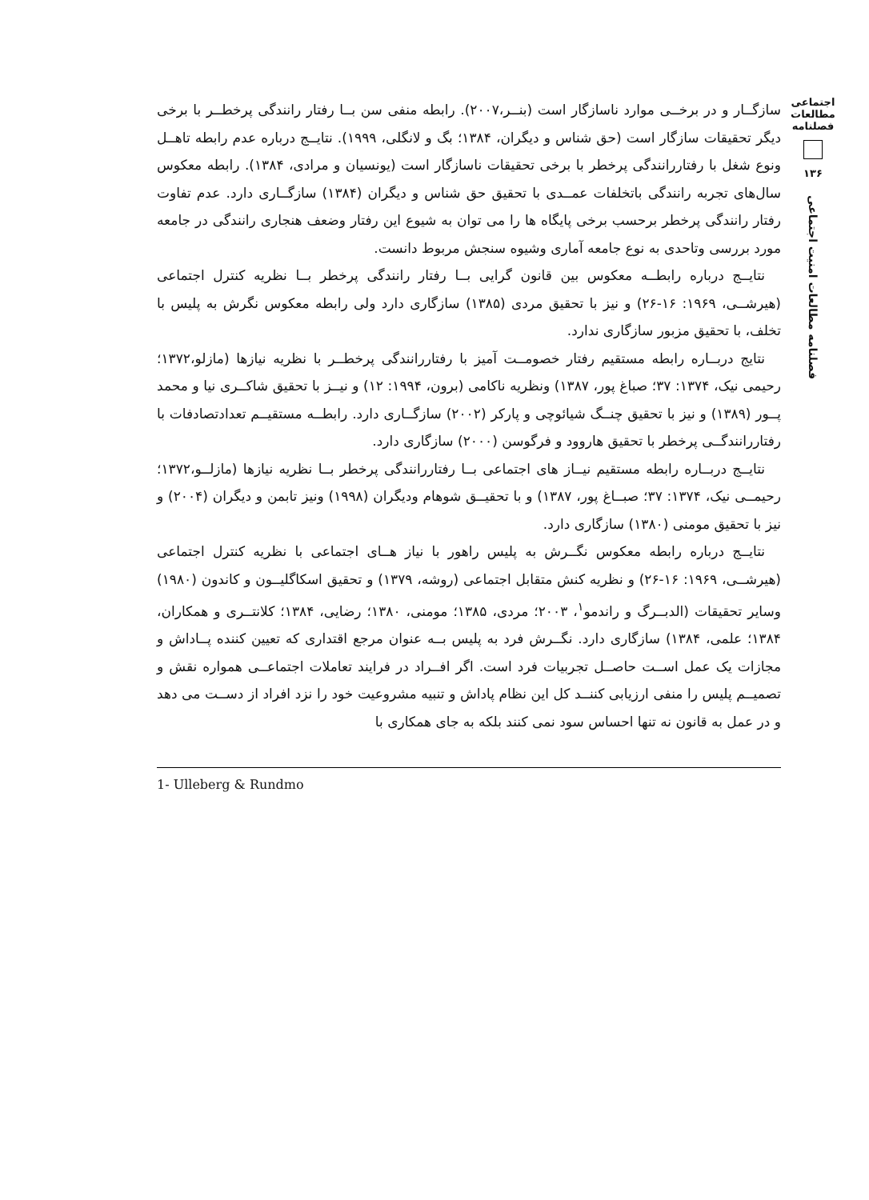اجتماعی
مطالعات
فصلنامه
۱۳۶
فصلنامه مطالعات امنیت اجتماعی
سازگــار و در برخــی موارد ناسازگار است (بنــر،۲۰۰۷). رابطه منفی سن بــا رفتار رانندگی پرخطــر با برخی دیگر تحقیقات سازگار است (حق شناس و دیگران، ۱۳۸۴؛ بگ و لانگلی، ۱۹۹۹). نتایــج درباره عدم رابطه تاهــل ونوع شغل با رفتاررانندگی پرخطر با برخی تحقیقات ناسازگار است (یونسیان و مرادی، ۱۳۸۴). رابطه معکوس سال‌های تجربه رانندگی باتخلفات عمــدی با تحقیق حق شناس و دیگران (۱۳۸۴) سازگــاری دارد. عدم تفاوت رفتار رانندگی پرخطر برحسب برخی پایگاه ها را می توان به شیوع این رفتار وضعف هنجاری رانندگی در جامعه مورد بررسی وتاحدی به نوع جامعه آماری وشیوه سنجش مربوط دانست.
نتایــج درباره رابطــه معکوس بین قانون گرایی بــا رفتار رانندگی پرخطر بــا نظریه کنترل اجتماعی (هیرشــی، ۱۹۶۹: ۱۶-۲۶) و نیز با تحقیق مردی (۱۳۸۵) سازگاری دارد ولی رابطه معکوس نگرش به پلیس با تخلف، با تحقیق مزبور سازگاری ندارد.
نتایج دربــاره رابطه مستقیم رفتار خصومــت آمیز با رفتاررانندگی پرخطــر با نظریه نیازها (مازلو،۱۳۷۲؛ رحیمی نیک، ۱۳۷۴: ۳۷؛ صباغ پور، ۱۳۸۷) ونظریه ناکامی (برون، ۱۹۹۴: ۱۲) و نیــز با تحقیق شاکــری نیا و محمد پــور (۱۳۸۹) و نیز با تحقیق چنــگ شیائوچی و پارکر (۲۰۰۲) سازگــاری دارد. رابطــه مستقیــم تعدادتصادفات با رفتاررانندگــی پرخطر با تحقیق هاروود و فرگوسن (۲۰۰۰) سازگاری دارد.
نتایــج دربــاره رابطه مستقیم نیــاز های اجتماعی بــا رفتاررانندگی پرخطر بــا نظریه نیازها (مازلــو،۱۳۷۲؛ رحیمــی نیک، ۱۳۷۴: ۳۷؛ صبــاغ پور، ۱۳۸۷) و با تحقیــق شوهام ودیگران (۱۹۹۸) ونیز تابمن و دیگران (۲۰۰۴) و نیز با تحقیق مومنی (۱۳۸۰) سازگاری دارد.
نتایــج درباره رابطه معکوس نگــرش به پلیس راهور با نیاز هــای اجتماعی با نظریه کنترل اجتماعی (هیرشــی، ۱۹۶۹: ۱۶-۲۶) و نظریه کنش متقابل اجتماعی (روشه، ۱۳۷۹) و تحقیق اسکاگلیــون و کاندون (۱۹۸۰) وسایر تحقیقات (الدبــرگ و راندمو<sup>۱</sup>، ۲۰۰۳؛ مردی، ۱۳۸۵؛ مومنی، ۱۳۸۰؛ رضایی، ۱۳۸۴؛ کلانتــری و همکاران، ۱۳۸۴؛ علمی، ۱۳۸۴) سازگاری دارد. نگــرش فرد به پلیس بــه عنوان مرجع اقتداری که تعیین کننده پــاداش و مجازات یک عمل اســت حاصــل تجربیات فرد است. اگر افــراد در فرایند تعاملات اجتماعــی همواره نقش و تصمیــم پلیس را منفی ارزیابی کننــد کل این نظام پاداش و تنبیه مشروعیت خود را نزد افراد از دســت می دهد و در عمل به قانون نه تنها احساس سود نمی کنند بلکه به جای همکاری با
1- Ulleberg & Rundmo